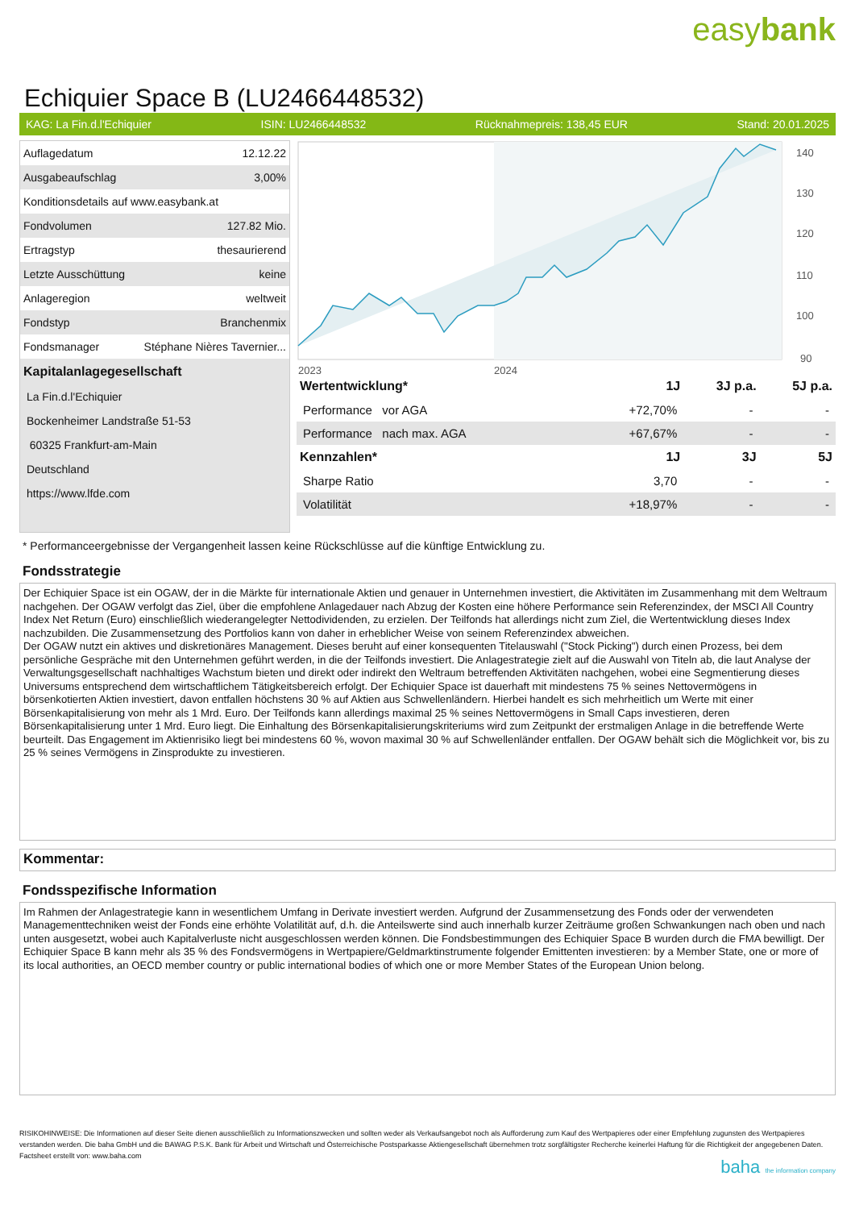easybank
Echiquier Space B (LU2466448532)
KAG: La Fin.d.l'Echiquier ISIN: LU2466448532 Rücknahmepreis: 138,45 EUR Stand: 20.01.2025
| Auflagedatum | 12.12.22 |
| Ausgabeaufschlag | 3,00% |
| Konditionsdetails auf www.easybank.at | |
| Fondvolumen | 127.82 Mio. |
| Ertragstyp | thesaurierend |
| Letzte Ausschüttung | keine |
| Anlageregion | weltweit |
| Fondstyp | Branchenmix |
| Fondsmanager | Stéphane Nières Tavernier... |
| Kapitalanlagegesellschaft | |
| La Fin.d.l'Echiquier | |
| Bockenheimer Landstraße 51-53 | |
| 60325 Frankfurt-am-Main | |
| Deutschland | |
| https://www.lfde.com | |
140
130
120
110
100
90
2023
2024
| Wertentwicklung* | 1J | 3J p.a. | 5J p.a. |
| --- | --- | --- | --- |
| Performance vor AGA | +72,70% | - | - |
| Performance nach max. AGA | +67,67% | - | - |
| Kennzahlen* | 1J | 3J | 5J |
| Sharpe Ratio | 3,70 | - | - |
| Volatilität | +18,97% | - | - |
* Performanceergebnisse der Vergangenheit lassen keine Rückschlüsse auf die künftige Entwicklung zu.
Fondsstrategie
Der Echiquier Space ist ein OGAW, der in die Märkte für internationale Aktien und genauer in Unternehmen investiert, die Aktivitäten im Zusammenhang mit dem Weltraum nachgehen. Der OGAW verfolgt das Ziel, über die empfohlene Anlagedauer nach Abzug der Kosten eine höhere Performance sein Referenzindex, der MSCI All Country Index Net Return (Euro) einschließlich wiederangelegter Nettodividenden, zu erzielen. Der Teilfonds hat allerdings nicht zum Ziel, die Wertentwicklung dieses Index nachzubilden. Die Zusammensetzung des Portfolios kann von daher in erheblicher Weise von seinem Referenzindex abweichen.
Der OGAW nutzt ein aktives und diskretionäres Management. Dieses beruht auf einer konsequenten Titelauswahl ("Stock Picking") durch einen Prozess, bei dem persönliche Gespräche mit den Unternehmen geführt werden, in die der Teilfonds investiert. Die Anlagestrategie zielt auf die Auswahl von Titeln ab, die laut Analyse der Verwaltungsgesellschaft nachhaltiges Wachstum bieten und direkt oder indirekt den Weltraum betreffenden Aktivitäten nachgehen, wobei eine Segmentierung dieses Universums entsprechend dem wirtschaftlichem Tätigkeitsbereich erfolgt. Der Echiquier Space ist dauerhaft mit mindestens 75 % seines Nettovermögens in börsenkotierten Aktien investiert, davon entfallen höchstens 30 % auf Aktien aus Schwellenländern. Hierbei handelt es sich mehrheitlich um Werte mit einer Börsenkapitalisierung von mehr als 1 Mrd. Euro. Der Teilfonds kann allerdings maximal 25 % seines Nettovermögens in Small Caps investieren, deren Börsenkapitalisierung unter 1 Mrd. Euro liegt. Die Einhaltung des Börsenkapitalisierungskriteriums wird zum Zeitpunkt der erstmaligen Anlage in die betreffende Werte beurteilt. Das Engagement im Aktienrisiko liegt bei mindestens 60 %, wovon maximal 30 % auf Schwellenländer entfallen. Der OGAW behält sich die Möglichkeit vor, bis zu 25 % seines Vermögens in Zinsprodukte zu investieren.
Kommentar:
Fondsspezifische Information
Im Rahmen der Anlagestrategie kann in wesentlichem Umfang in Derivate investiert werden. Aufgrund der Zusammensetzung des Fonds oder der verwendeten Managementtechniken weist der Fonds eine erhöhte Volatilität auf, d.h. die Anteilswerte sind auch innerhalb kurzer Zeiträume großen Schwankungen nach oben und nach unten ausgesetzt, wobei auch Kapitalverluste nicht ausgeschlossen werden können. Die Fondsbestimmungen des Echiquier Space B wurden durch die FMA bewilligt. Der Echiquier Space B kann mehr als 35 % des Fondsvermögens in Wertpapiere/Geldmarktinstrumente folgender Emittenten investieren: by a Member State, one or more of its local authorities, an OECD member country or public international bodies of which one or more Member States of the European Union belong.
RISIKOHINWEISE: Die Informationen auf dieser Seite dienen ausschließlich zu Informationszwecken und sollten weder als Verkaufsangebot noch als Aufforderung zum Kauf des Wertpapieres oder einer Empfehlung zugunsten des Wertpapieres verstanden werden. Die baha GmbH und die BAWAG P.S.K. Bank für Arbeit und Wirtschaft und Österreichische Postsparkasse Aktiengesellschaft übernehmen trotz sorgfältigster Recherche keinerlei Haftung für die Richtigkeit der angegebenen Daten.
Factsheet erstellt von: www.baha.com
baha the information company